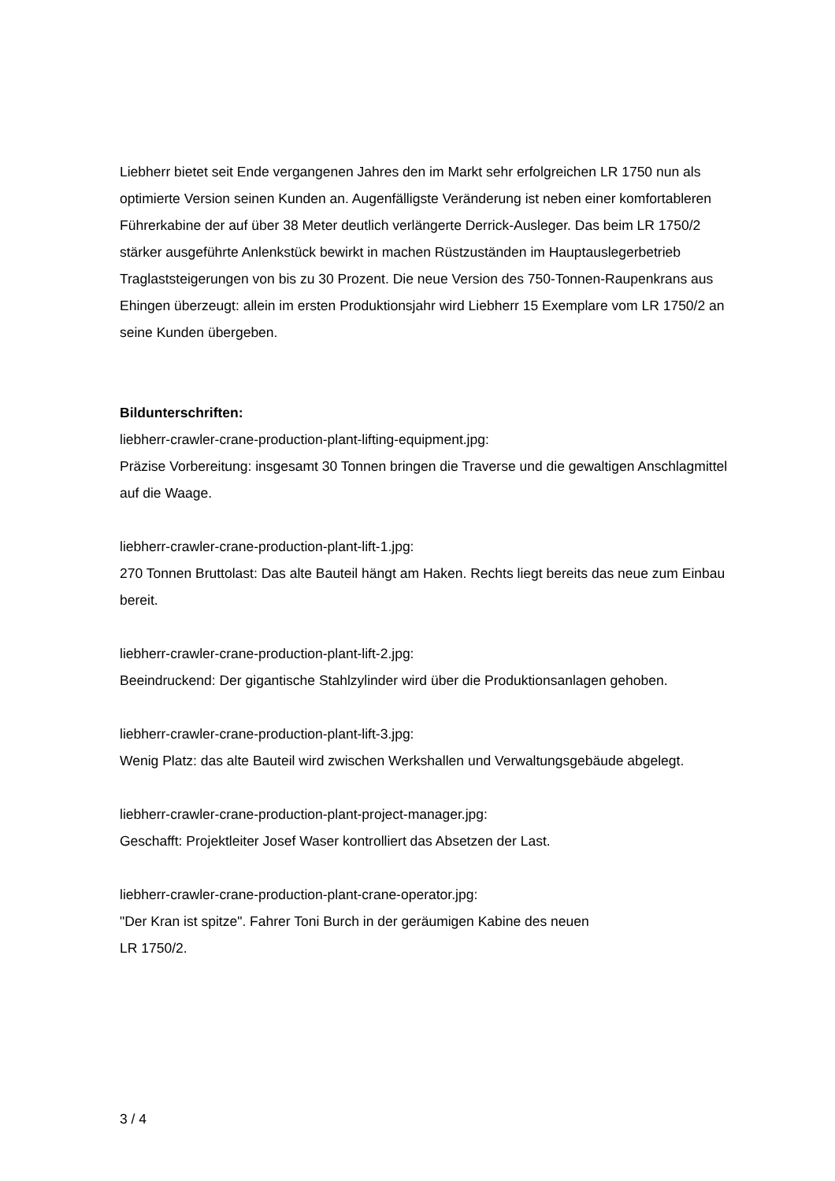Liebherr bietet seit Ende vergangenen Jahres den im Markt sehr erfolgreichen LR 1750 nun als optimierte Version seinen Kunden an. Augenfälligste Veränderung ist neben einer komfortableren Führerkabine der auf über 38 Meter deutlich verlängerte Derrick-Ausleger. Das beim LR 1750/2 stärker ausgeführte Anlenkstück bewirkt in machen Rüstzuständen im Hauptauslegerbetrieb Traglaststeigerungen von bis zu 30 Prozent. Die neue Version des 750-Tonnen-Raupenkrans aus Ehingen überzeugt: allein im ersten Produktionsjahr wird Liebherr 15 Exemplare vom LR 1750/2 an seine Kunden übergeben.
Bildunterschriften:
liebherr-crawler-crane-production-plant-lifting-equipment.jpg:
Präzise Vorbereitung: insgesamt 30 Tonnen bringen die Traverse und die gewaltigen Anschlagmittel auf die Waage.
liebherr-crawler-crane-production-plant-lift-1.jpg:
270 Tonnen Bruttolast: Das alte Bauteil hängt am Haken. Rechts liegt bereits das neue zum Einbau bereit.
liebherr-crawler-crane-production-plant-lift-2.jpg:
Beeindruckend: Der gigantische Stahlzylinder wird über die Produktionsanlagen gehoben.
liebherr-crawler-crane-production-plant-lift-3.jpg:
Wenig Platz: das alte Bauteil wird zwischen Werkshallen und Verwaltungsgebäude abgelegt.
liebherr-crawler-crane-production-plant-project-manager.jpg:
Geschafft: Projektleiter Josef Waser kontrolliert das Absetzen der Last.
liebherr-crawler-crane-production-plant-crane-operator.jpg:
"Der Kran ist spitze". Fahrer Toni Burch in der geräumigen Kabine des neuen
LR 1750/2.
3 / 4